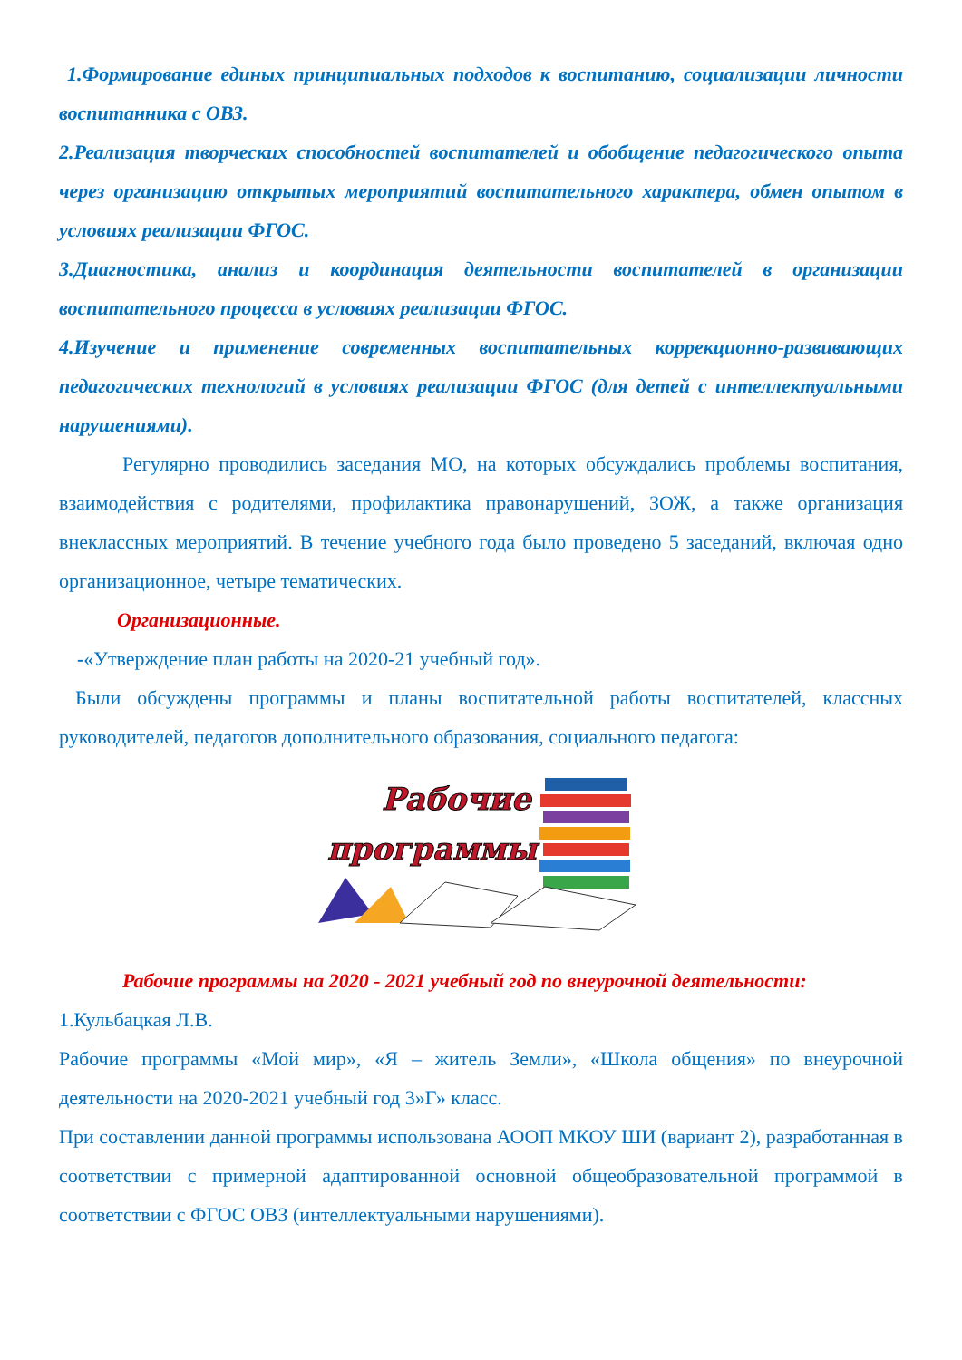1.Формирование единых принципиальных подходов к воспитанию, социализации личности воспитанника с ОВЗ.
2.Реализация творческих способностей воспитателей и обобщение педагогического опыта через организацию открытых мероприятий воспитательного характера, обмен опытом в условиях реализации ФГОС.
3.Диагностика, анализ и координация деятельности воспитателей в организации воспитательного процесса в условиях реализации ФГОС.
4.Изучение и применение современных воспитательных коррекционно-развивающих педагогических технологий в условиях реализации ФГОС (для детей с интеллектуальными нарушениями).
Регулярно проводились заседания МО, на которых обсуждались проблемы воспитания, взаимодействия с родителями, профилактика правонарушений, ЗОЖ, а также организация внеклассных мероприятий. В течение учебного года было проведено 5 заседаний, включая одно организационное, четыре тематических.
Организационные.
-«Утверждение план работы на 2020-21 учебный год».
Были обсуждены программы и планы воспитательной работы воспитателей, классных руководителей, педагогов дополнительного образования, социального педагога:
Рабочие
программы
Рабочие программы на 2020 - 2021 учебный год по внеурочной деятельности:
1.Кульбацкая Л.В.
Рабочие программы «Мой мир», «Я – житель Земли», «Школа общения» по внеурочной деятельности на 2020-2021 учебный год 3»Г» класс.
При составлении данной программы использована АООП МКОУ ШИ (вариант 2), разработанная в соответствии с примерной адаптированной основной общеобразовательной программой в соответствии с ФГОС ОВЗ (интеллектуальными нарушениями).